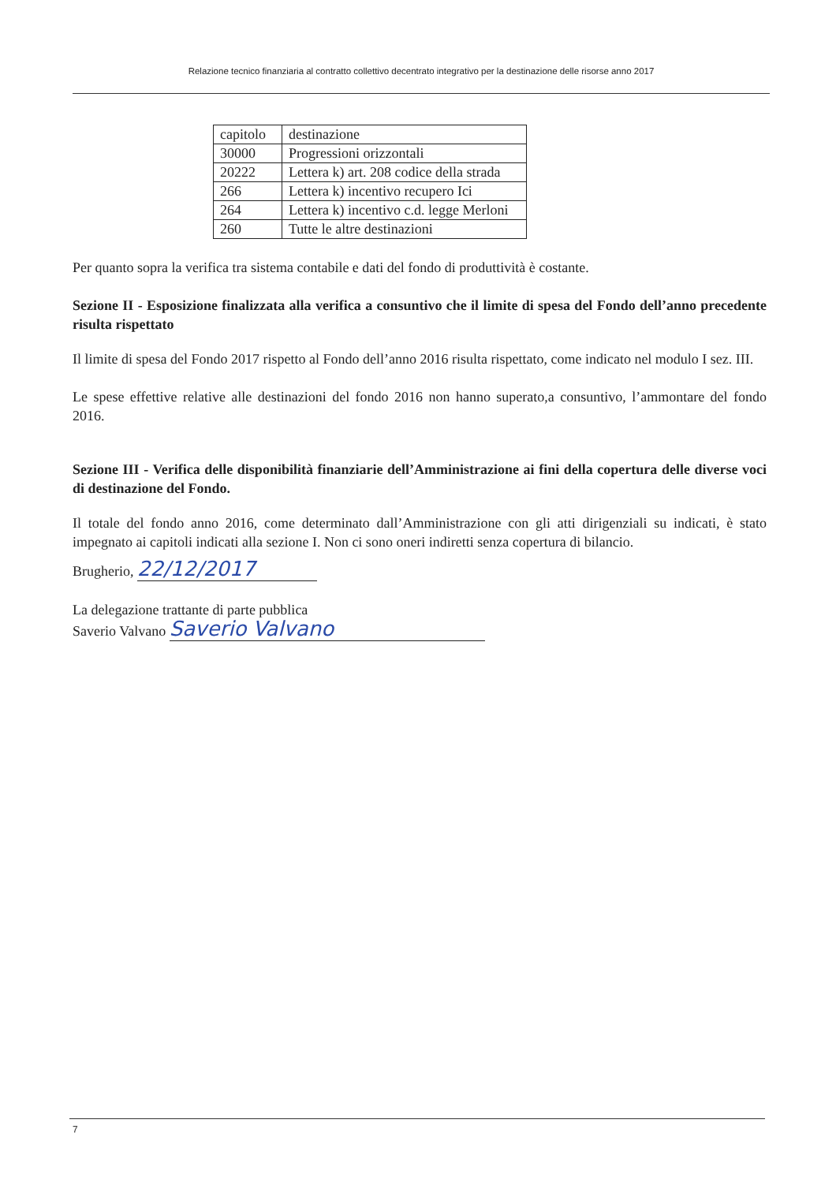Relazione tecnico finanziaria al contratto collettivo decentrato integrativo per la destinazione delle risorse anno 2017
| capitolo | destinazione |
| 30000 | Progressioni orizzontali |
| 20222 | Lettera k) art. 208 codice della strada |
| 266 | Lettera k) incentivo recupero Ici |
| 264 | Lettera k) incentivo c.d. legge Merloni |
| 260 | Tutte le altre destinazioni |
Per quanto sopra la verifica tra sistema contabile e dati del fondo di produttività è costante.
Sezione II - Esposizione finalizzata alla verifica a consuntivo che il limite di spesa del Fondo dell’anno precedente risulta rispettato
Il limite di spesa del Fondo 2017 rispetto al Fondo dell’anno 2016 risulta rispettato, come indicato nel modulo I sez. III.
Le spese effettive relative alle destinazioni del fondo 2016 non hanno superato,a consuntivo, l’ammontare del fondo 2016.
Sezione III - Verifica delle disponibilità finanziarie dell’Amministrazione ai fini della copertura delle diverse voci di destinazione del Fondo.
Il totale del fondo anno 2016, come determinato dall’Amministrazione con gli atti dirigenziali su indicati, è stato impegnato ai capitoli indicati alla sezione I. Non ci sono oneri indiretti senza copertura di bilancio.
Brugherio, 22/12/2017
La delegazione trattante di parte pubblica
Saverio Valvano Saverio Valvano
7